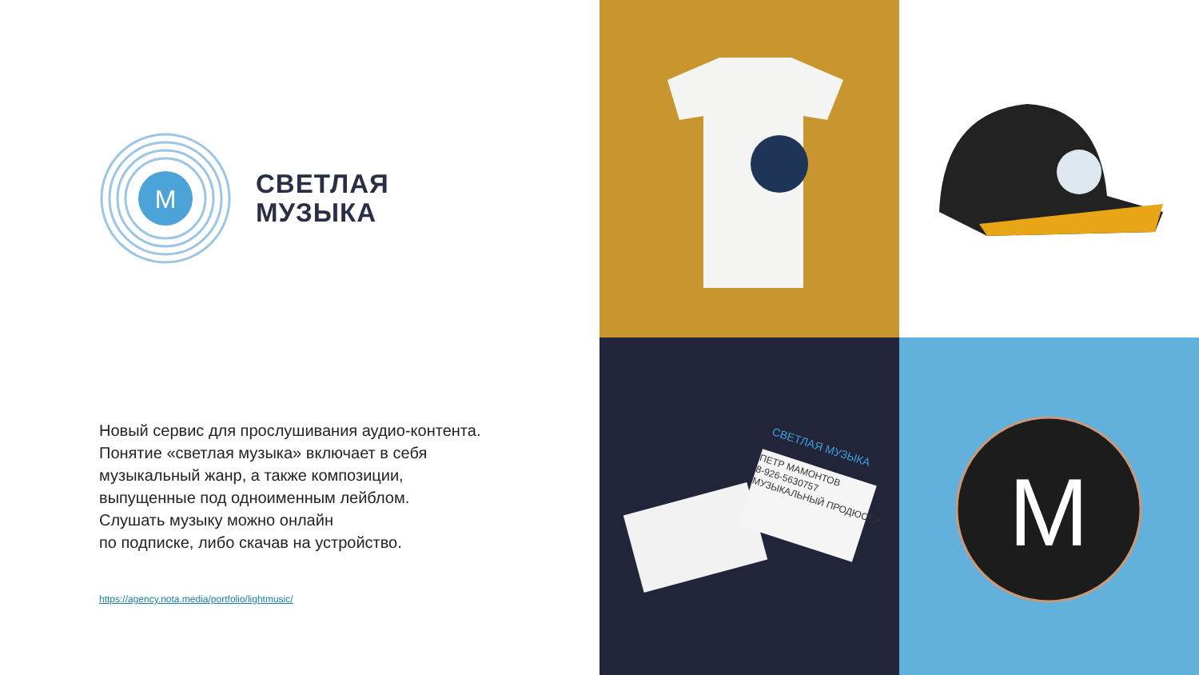М
СВЕТЛАЯ
МУЗЫКА
Новый сервис для прослушивания аудио-контента. Понятие «светлая музыка» включает в себя музыкальный жанр, а также композиции, выпущенные под одноименным лейблом.
Слушать музыку можно онлайн
по подписке, либо скачав на устройство.
https://agency.nota.media/portfolio/lightmusic/
СВЕТЛАЯ МУЗЫКА
ПЕТР МАМОНТОВ
8-926-5630757
МУЗЫКАЛЬНЫЙ ПРОДЮСЕР
М